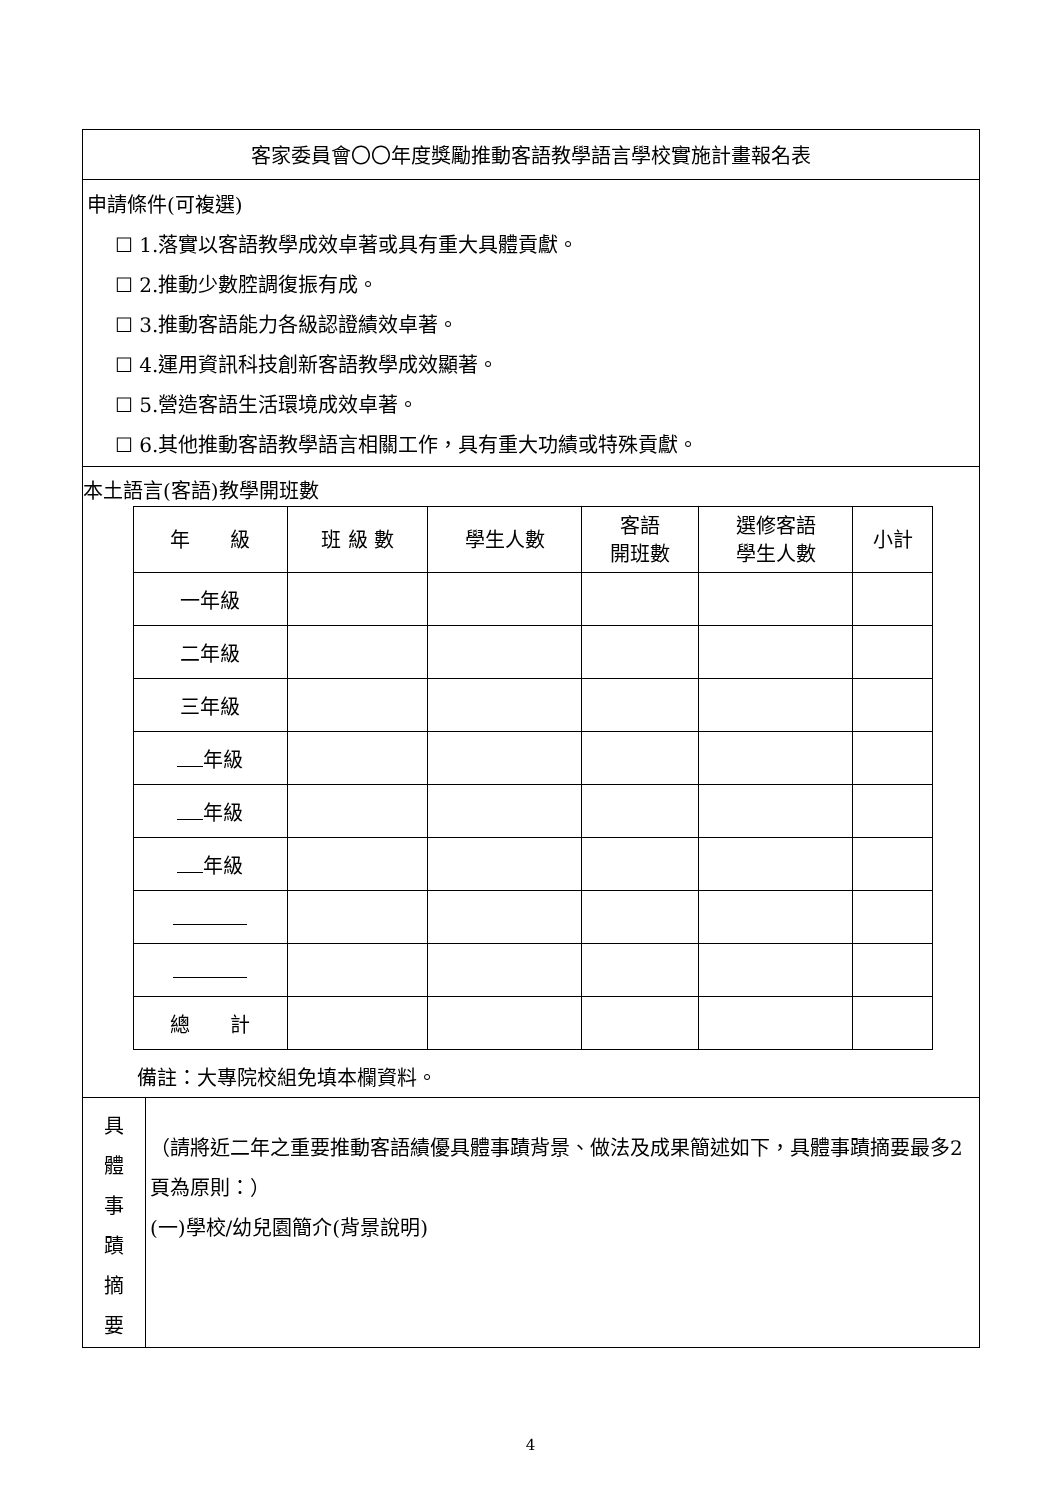| 客家委員會〇〇年度獎勵推動客語教學語言學校實施計畫報名表 | |
| 申請條件(可複選) ☐ 1.落實以客語教學成效卓著或具有重大具體貢獻。 ☐ 2.推動少數腔調復振有成。 ☐ 3.推動客語能力各級認證績效卓著。 ☐ 4.運用資訊科技創新客語教學成效顯著。 ☐ 5.營造客語生活環境成效卓著。 ☐ 6.其他推動客語教學語言相關工作，具有重大功績或特殊貢獻。 | |
| 本土語言(客語)教學開班數 / 年 級 / 班 級 數 / 學生人數 / 客語 開班數 / 選修客語 學生人數 / 小計 / / --- / --- / --- / --- / --- / --- / / 一年級 / / / / / / / 二年級 / / / / / / / 三年級 / / / / / / / 年級 / / / / / / / 年級 / / / / / / / 年級 / / / / / / / 總 計 / / / / / / 備註：大專院校組免填本欄資料。 | |
| 具 體 事 蹟 摘 要 | （請將近二年之重要推動客語績優具體事蹟背景、做法及成果簡述如下，具體事蹟摘要最多2頁為原則：） (一)學校/幼兒園簡介(背景說明) |
4